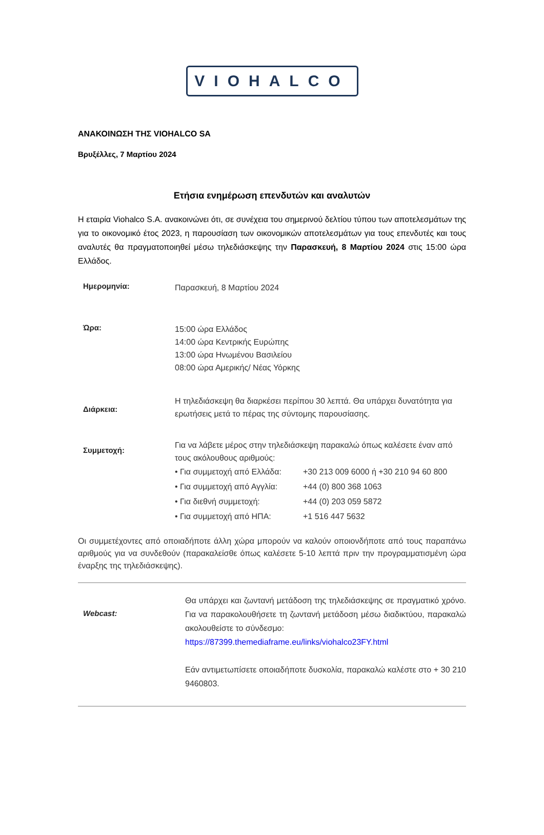VIOHALCO
ΑΝΑΚΟΙΝΩΣΗ ΤΗΣ VIOHALCO SA
Βρυξέλλες, 7 Μαρτίου 2024
Ετήσια ενημέρωση επενδυτών και αναλυτών
Η εταιρία Viohalco S.A. ανακοινώνει ότι, σε συνέχεια του σημερινού δελτίου τύπου των αποτελεσμάτων της για το οικονομικό έτος 2023, η παρουσίαση των οικονομικών αποτελεσμάτων για τους επενδυτές και τους αναλυτές θα πραγματοποιηθεί μέσω τηλεδιάσκεψης την Παρασκευή, 8 Μαρτίου 2024 στις 15:00 ώρα Ελλάδος.
| Ημερομηνία: | Παρασκευή, 8 Μαρτίου 2024 |
| Ώρα: | 15:00 ώρα Ελλάδος 14:00 ώρα Κεντρικής Ευρώπης 13:00 ώρα Ηνωμένου Βασιλείου 08:00 ώρα Αμερικής/ Νέας Υόρκης |
| Διάρκεια: | Η τηλεδιάσκεψη θα διαρκέσει περίπου 30 λεπτά. Θα υπάρχει δυνατότητα για ερωτήσεις μετά το πέρας της σύντομης παρουσίασης. |
| Συμμετοχή: | Για να λάβετε μέρος στην τηλεδιάσκεψη παρακαλώ όπως καλέσετε έναν από τους ακόλουθους αριθμούς: / • Για συμμετοχή από Ελλάδα: / +30 213 009 6000 ή +30 210 94 60 800 / / • Για συμμετοχή από Αγγλία: / +44 (0) 800 368 1063 / / • Για διεθνή συμμετοχή: / +44 (0) 203 059 5872 / / • Για συμμετοχή από ΗΠΑ: / +1 516 447 5632 / |
Οι συμμετέχοντες από οποιαδήποτε άλλη χώρα μπορούν να καλούν οποιονδήποτε από τους παραπάνω αριθμούς για να συνδεθούν (παρακαλείσθε όπως καλέσετε 5-10 λεπτά πριν την προγραμματισμένη ώρα έναρξης της τηλεδιάσκεψης).
| Webcast: | Θα υπάρχει και ζωντανή μετάδοση της τηλεδιάσκεψης σε πραγματικό χρόνο. Για να παρακολουθήσετε τη ζωντανή μετάδοση μέσω διαδικτύου, παρακαλώ ακολουθείστε το σύνδεσμο: https://87399.themediaframe.eu/links/viohalco23FY.html Εάν αντιμετωπίσετε οποιαδήποτε δυσκολία, παρακαλώ καλέστε στο + 30 210 9460803. |